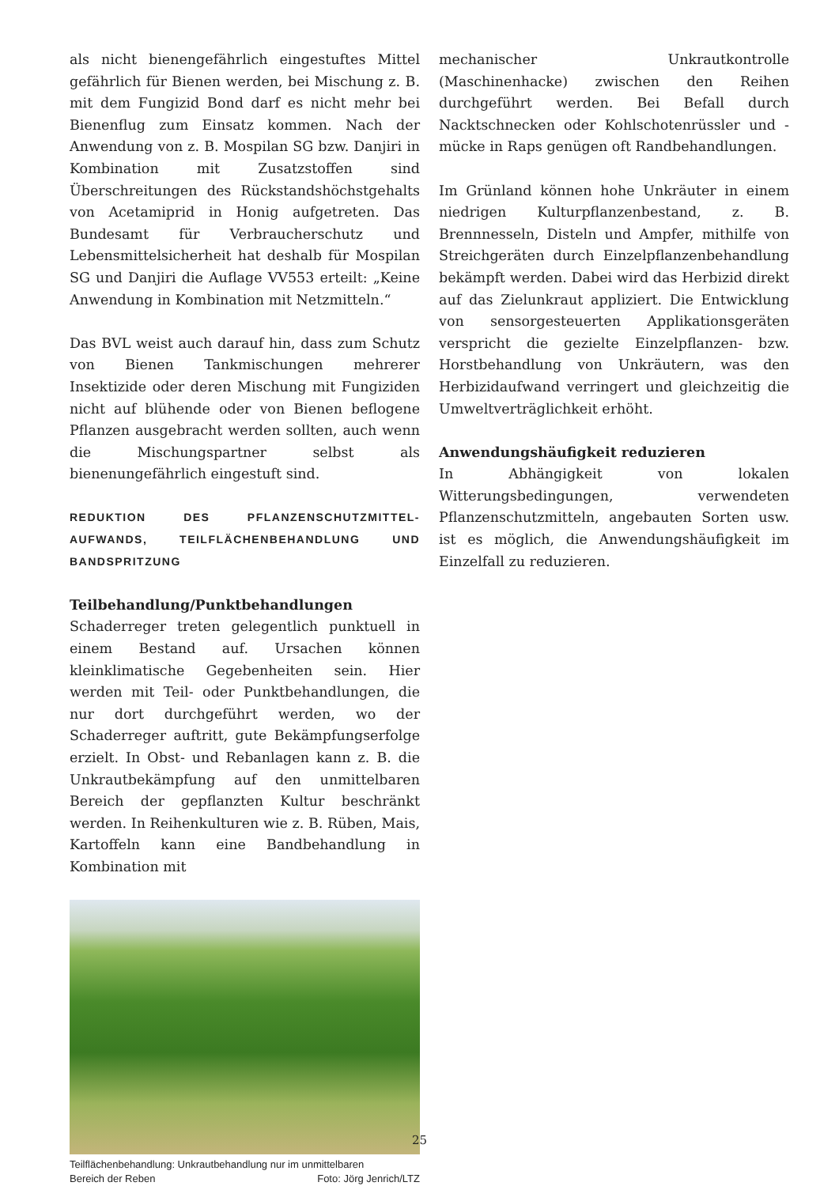als nicht bienengefährlich eingestuftes Mittel gefährlich für Bienen werden, bei Mischung z. B. mit dem Fungizid Bond darf es nicht mehr bei Bienenflug zum Einsatz kommen. Nach der Anwendung von z. B. Mospilan SG bzw. Danjiri in Kombination mit Zusatzstoffen sind Überschreitungen des Rückstandshöchstgehalts von Acetamiprid in Honig aufgetreten. Das Bundesamt für Verbraucherschutz und Lebensmittelsicherheit hat deshalb für Mospilan SG und Danjiri die Auflage VV553 erteilt: „Keine Anwendung in Kombination mit Netzmitteln.“
Das BVL weist auch darauf hin, dass zum Schutz von Bienen Tankmischungen mehrerer Insektizide oder deren Mischung mit Fungiziden nicht auf blühende oder von Bienen beflogene Pflanzen ausgebracht werden sollten, auch wenn die Mischungspartner selbst als bienenungefährlich eingestuft sind.
REDUKTION DES PFLANZENSCHUTZMITTEL-AUFWANDS, TEILFLÄCHENBEHANDLUNG UND BANDSPRITZUNG
Teilbehandlung/Punktbehandlungen
Schaderreger treten gelegentlich punktuell in einem Bestand auf. Ursachen können kleinklimatische Gegebenheiten sein. Hier werden mit Teil- oder Punktbehandlungen, die nur dort durchgeführt werden, wo der Schaderreger auftritt, gute Bekämpfungserfolge erzielt. In Obst- und Rebanlagen kann z. B. die Unkrautbekämpfung auf den unmittelbaren Bereich der gepflanzten Kultur beschränkt werden. In Reihenkulturen wie z. B. Rüben, Mais, Kartoffeln kann eine Bandbehandlung in Kombination mit
Teilflächenbehandlung: Unkrautbehandlung nur im unmittelbaren
Bereich der Reben Foto: Jörg Jenrich/LTZ
mechanischer Unkrautkontrolle (Maschinenhacke) zwischen den Reihen durchgeführt werden. Bei Befall durch Nacktschnecken oder Kohlschotenrüssler und -mücke in Raps genügen oft Randbehandlungen.
Im Grünland können hohe Unkräuter in einem niedrigen Kulturpflanzenbestand, z. B. Brennnesseln, Disteln und Ampfer, mithilfe von Streichgeräten durch Einzelpflanzenbehandlung bekämpft werden. Dabei wird das Herbizid direkt auf das Zielunkraut appliziert. Die Entwicklung von sensorgesteuerten Applikationsgeräten verspricht die gezielte Einzelpflanzen- bzw. Horstbehandlung von Unkräutern, was den Herbizidaufwand verringert und gleichzeitig die Umweltverträglichkeit erhöht.
Anwendungshäufigkeit reduzieren
In Abhängigkeit von lokalen Witterungsbedingungen, verwendeten Pflanzenschutzmitteln, angebauten Sorten usw. ist es möglich, die Anwendungshäufigkeit im Einzelfall zu reduzieren.
25